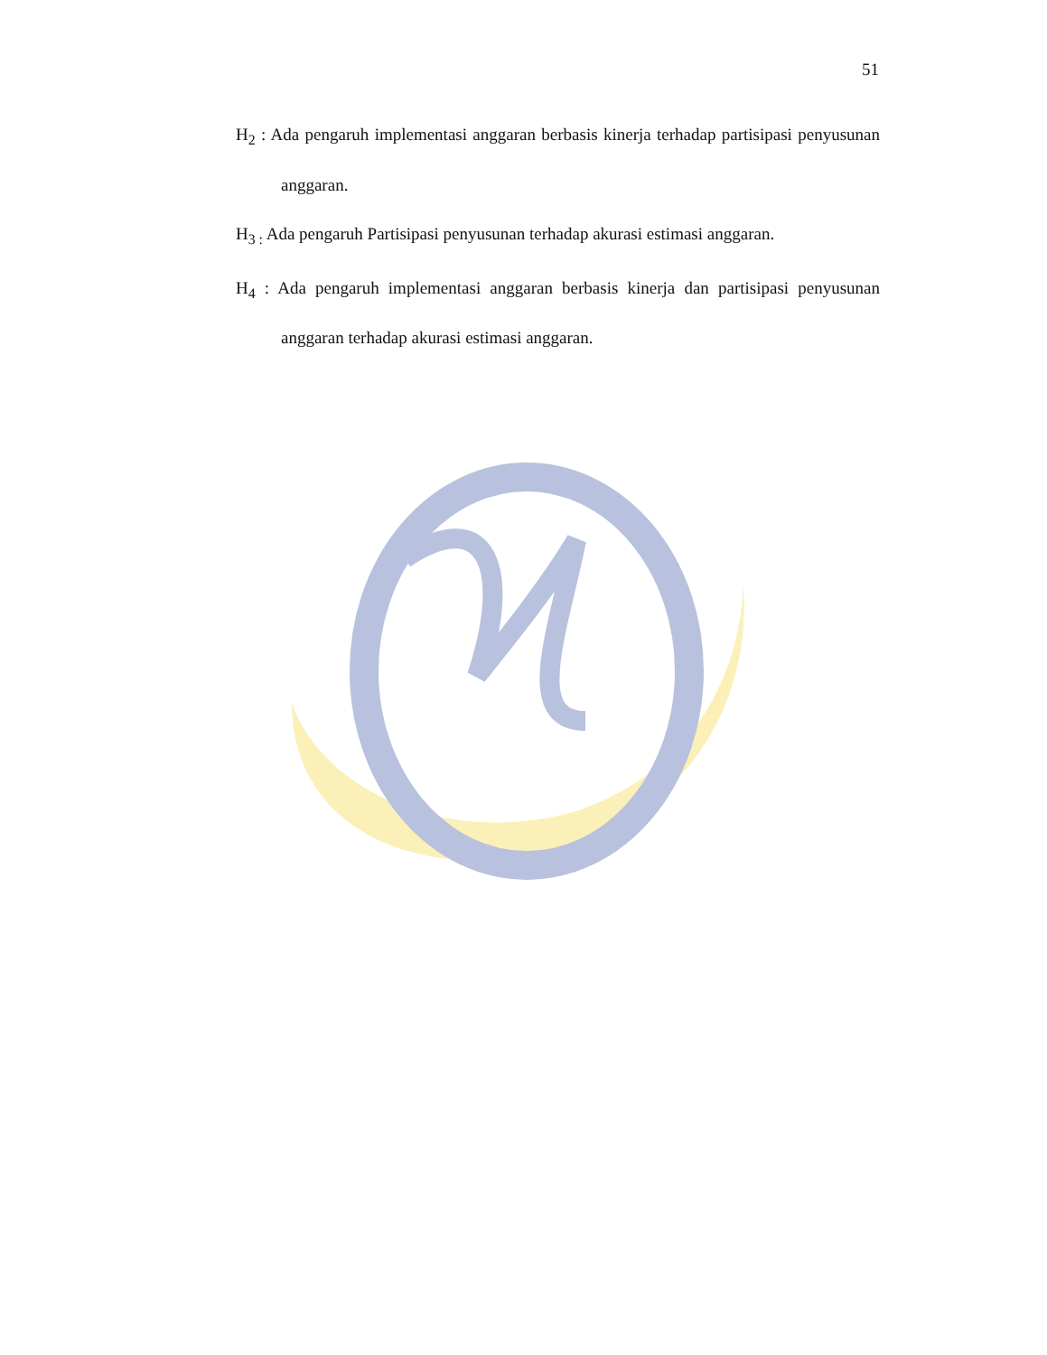51
H<sub>2</sub> : Ada pengaruh implementasi anggaran berbasis kinerja terhadap partisipasi penyusunan anggaran.
H<sub>3 :</sub> Ada pengaruh Partisipasi penyusunan terhadap akurasi estimasi anggaran.
H<sub>4</sub> : Ada pengaruh implementasi anggaran berbasis kinerja dan partisipasi penyusunan anggaran terhadap akurasi estimasi anggaran.